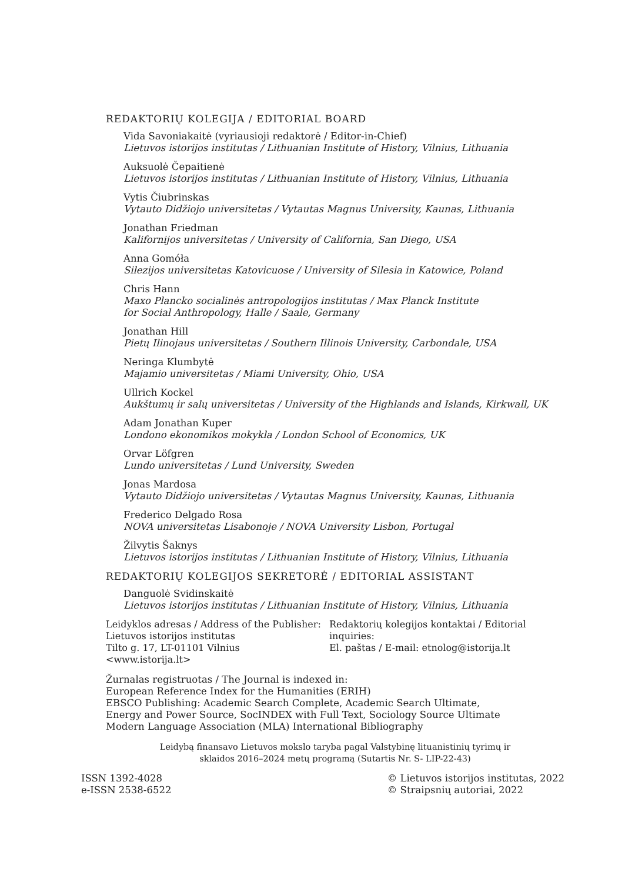REDAKTORIŲ KOLEGIJA / EDITORIAL BOARD
Vida Savoniakaitė (vyriausioji redaktorė / Editor-in-Chief)
Lietuvos istorijos institutas / Lithuanian Institute of History, Vilnius, Lithuania
Auksuolė Čepaitienė
Lietuvos istorijos institutas / Lithuanian Institute of History, Vilnius, Lithuania
Vytis Čiubrinskas
Vytauto Didžiojo universitetas / Vytautas Magnus University, Kaunas, Lithuania
Jonathan Friedman
Kalifornijos universitetas / University of California, San Diego, USA
Anna Gomóła
Silezijos universitetas Katovicuose / University of Silesia in Katowice, Poland
Chris Hann
Maxo Plancko socialinės antropologijos institutas / Max Planck Institute
for Social Anthropology, Halle / Saale, Germany
Jonathan Hill
Pietų Ilinojaus universitetas / Southern Illinois University, Carbondale, USA
Neringa Klumbytė
Majamio universitetas / Miami University, Ohio, USA
Ullrich Kockel
Aukštumų ir salų universitetas / University of the Highlands and Islands, Kirkwall, UK
Adam Jonathan Kuper
Londono ekonomikos mokykla / London School of Economics, UK
Orvar Löfgren
Lundo universitetas / Lund University, Sweden
Jonas Mardosa
Vytauto Didžiojo universitetas / Vytautas Magnus University, Kaunas, Lithuania
Frederico Delgado Rosa
NOVA universitetas Lisabonoje / NOVA University Lisbon, Portugal
Žilvytis Šaknys
Lietuvos istorijos institutas / Lithuanian Institute of History, Vilnius, Lithuania
REDAKTORIŲ KOLEGIJOS SEKRETORĖ / EDITORIAL ASSISTANT
Danguolė Svidinskaitė
Lietuvos istorijos institutas / Lithuanian Institute of History, Vilnius, Lithuania
Leidyklos adresas / Address of the Publisher:
Lietuvos istorijos institutas
Tilto g. 17, LT-01101 Vilnius
<www.istorija.lt>
Redaktorių kolegijos kontaktai / Editorial inquiries:
El. paštas / E-mail: etnolog@istorija.lt
Žurnalas registruotas / The Journal is indexed in:
European Reference Index for the Humanities (ERIH)
EBSCO Publishing: Academic Search Complete, Academic Search Ultimate,
Energy and Power Source, SocINDEX with Full Text, Sociology Source Ultimate
Modern Language Association (MLA) International Bibliography
Leidybą finansavo Lietuvos mokslo taryba pagal Valstybinę lituanistinių tyrimų ir
sklaidos 2016–2024 metų programą (Sutartis Nr. S- LIP-22-43)
ISSN 1392-4028
e-ISSN 2538-6522
© Lietuvos istorijos institutas, 2022
© Straipsnių autoriai, 2022